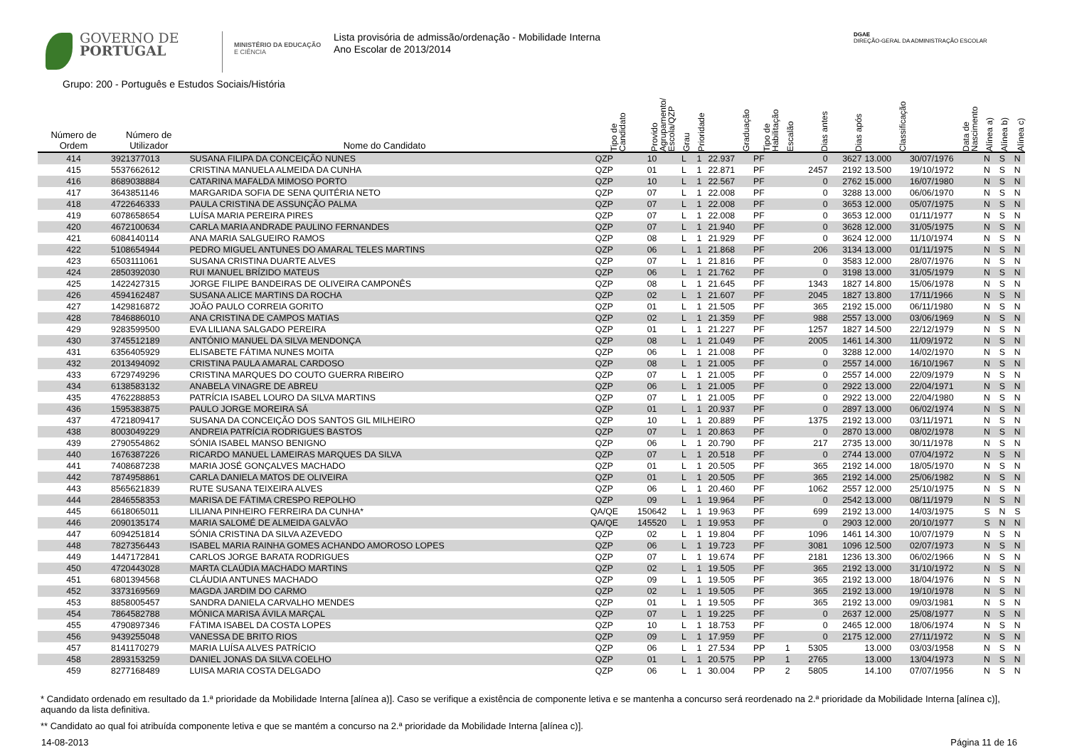GOVERNO DE
PORTUGAL
MINISTÉRIO DA EDUCAÇÃO
E CIÊNCIA
Lista provisória de admissão/ordenação - Mobilidade Interna
Ano Escolar de 2013/2014
DGAE
DIREÇÃO-GERAL DA ADMINISTRAÇÃO ESCOLAR
Grupo: 200 - Português e Estudos Sociais/História
| Número de Ordem | Número de Utilizador | Nome do Candidato | Tipo de Candidato | Provido Agrupamento/ Escola/QZP | Grau | Prioridade | Graduação | Tipo de Habilitação | Escalão | Dias antes | Dias após | Classificação | Data de Nascimento | Alínea a) | Alínea b) | Alínea c) |
| --- | --- | --- | --- | --- | --- | --- | --- | --- | --- | --- | --- | --- | --- | --- | --- | --- |
| 414 | 3921377013 | SUSANA FILIPA DA CONCEIÇÃO NUNES | QZP | 10 | L | 1 | 22.937 | PF | | 0 | 3627 | 13.000 | 30/07/1976 | N | S | N |
| 415 | 5537662612 | CRISTINA MANUELA ALMEIDA DA CUNHA | QZP | 01 | L | 1 | 22.871 | PF | | 2457 | 2192 | 13.500 | 19/10/1972 | N | S | N |
| 416 | 8689038884 | CATARINA MAFALDA MIMOSO PORTO | QZP | 10 | L | 1 | 22.567 | PF | | 0 | 2762 | 15.000 | 16/07/1980 | N | S | N |
| 417 | 3643851146 | MARGARIDA SOFIA DE SENA QUITÉRIA NETO | QZP | 07 | L | 1 | 22.008 | PF | | 0 | 3288 | 13.000 | 06/06/1970 | N | S | N |
| 418 | 4722646333 | PAULA CRISTINA DE ASSUNÇÃO PALMA | QZP | 07 | L | 1 | 22.008 | PF | | 0 | 3653 | 12.000 | 05/07/1975 | N | S | N |
| 419 | 6078658654 | LUÍSA MARIA PEREIRA PIRES | QZP | 07 | L | 1 | 22.008 | PF | | 0 | 3653 | 12.000 | 01/11/1977 | N | S | N |
| 420 | 4672100634 | CARLA MARIA ANDRADE PAULINO FERNANDES | QZP | 07 | L | 1 | 21.940 | PF | | 0 | 3628 | 12.000 | 31/05/1975 | N | S | N |
| 421 | 6084140114 | ANA MARIA SALGUEIRO RAMOS | QZP | 08 | L | 1 | 21.929 | PF | | 0 | 3624 | 12.000 | 11/10/1974 | N | S | N |
| 422 | 5108654944 | PEDRO MIGUEL ANTUNES DO AMARAL TELES MARTINS | QZP | 06 | L | 1 | 21.868 | PF | | 206 | 3134 | 13.000 | 01/11/1975 | N | S | N |
| 423 | 6503111061 | SUSANA CRISTINA DUARTE ALVES | QZP | 07 | L | 1 | 21.816 | PF | | 0 | 3583 | 12.000 | 28/07/1976 | N | S | N |
| 424 | 2850392030 | RUI MANUEL BRÍZIDO MATEUS | QZP | 06 | L | 1 | 21.762 | PF | | 0 | 3198 | 13.000 | 31/05/1979 | N | S | N |
| 425 | 1422427315 | JORGE FILIPE BANDEIRAS DE OLIVEIRA CAMPONÊS | QZP | 08 | L | 1 | 21.645 | PF | | 1343 | 1827 | 14.800 | 15/06/1978 | N | S | N |
| 426 | 4594162487 | SUSANA ALICE MARTINS DA ROCHA | QZP | 02 | L | 1 | 21.607 | PF | | 2045 | 1827 | 13.800 | 17/11/1966 | N | S | N |
| 427 | 1429816872 | JOÃO PAULO CORREIA GORITO | QZP | 01 | L | 1 | 21.505 | PF | | 365 | 2192 | 15.000 | 06/11/1980 | N | S | N |
| 428 | 7846886010 | ANA CRISTINA DE CAMPOS MATIAS | QZP | 02 | L | 1 | 21.359 | PF | | 988 | 2557 | 13.000 | 03/06/1969 | N | S | N |
| 429 | 9283599500 | EVA LILIANA SALGADO PEREIRA | QZP | 01 | L | 1 | 21.227 | PF | | 1257 | 1827 | 14.500 | 22/12/1979 | N | S | N |
| 430 | 3745512189 | ANTÓNIO MANUEL DA SILVA MENDONÇA | QZP | 08 | L | 1 | 21.049 | PF | | 2005 | 1461 | 14.300 | 11/09/1972 | N | S | N |
| 431 | 6356405929 | ELISABETE FÁTIMA NUNES MOITA | QZP | 06 | L | 1 | 21.008 | PF | | 0 | 3288 | 12.000 | 14/02/1970 | N | S | N |
| 432 | 2013494092 | CRISTINA PAULA AMARAL CARDOSO | QZP | 08 | L | 1 | 21.005 | PF | | 0 | 2557 | 14.000 | 16/10/1967 | N | S | N |
| 433 | 6729749296 | CRISTINA MARQUES DO COUTO GUERRA RIBEIRO | QZP | 07 | L | 1 | 21.005 | PF | | 0 | 2557 | 14.000 | 22/09/1979 | N | S | N |
| 434 | 6138583132 | ANABELA VINAGRE DE ABREU | QZP | 06 | L | 1 | 21.005 | PF | | 0 | 2922 | 13.000 | 22/04/1971 | N | S | N |
| 435 | 4762288853 | PATRÍCIA ISABEL LOURO DA SILVA MARTINS | QZP | 07 | L | 1 | 21.005 | PF | | 0 | 2922 | 13.000 | 22/04/1980 | N | S | N |
| 436 | 1595383875 | PAULO JORGE MOREIRA SÁ | QZP | 01 | L | 1 | 20.937 | PF | | 0 | 2897 | 13.000 | 06/02/1974 | N | S | N |
| 437 | 4721809417 | SUSANA DA CONCEIÇÃO DOS SANTOS GIL MILHEIRO | QZP | 10 | L | 1 | 20.889 | PF | | 1375 | 2192 | 13.000 | 03/11/1971 | N | S | N |
| 438 | 8003049229 | ANDREIA PATRÍCIA RODRIGUES BASTOS | QZP | 07 | L | 1 | 20.863 | PF | | 0 | 2870 | 13.000 | 08/02/1978 | N | S | N |
| 439 | 2790554862 | SÓNIA ISABEL MANSO BENIGNO | QZP | 06 | L | 1 | 20.790 | PF | | 217 | 2735 | 13.000 | 30/11/1978 | N | S | N |
| 440 | 1676387226 | RICARDO MANUEL LAMEIRAS MARQUES DA SILVA | QZP | 07 | L | 1 | 20.518 | PF | | 0 | 2744 | 13.000 | 07/04/1972 | N | S | N |
| 441 | 7408687238 | MARIA JOSÉ GONÇALVES MACHADO | QZP | 01 | L | 1 | 20.505 | PF | | 365 | 2192 | 14.000 | 18/05/1970 | N | S | N |
| 442 | 7874958861 | CARLA DANIELA MATOS DE OLIVEIRA | QZP | 01 | L | 1 | 20.505 | PF | | 365 | 2192 | 14.000 | 25/06/1982 | N | S | N |
| 443 | 8565621839 | RUTE SUSANA TEIXEIRA ALVES | QZP | 06 | L | 1 | 20.460 | PF | | 1062 | 2557 | 12.000 | 25/10/1975 | N | S | N |
| 444 | 2846558353 | MARISA DE FÁTIMA CRESPO REPOLHO | QZP | 09 | L | 1 | 19.964 | PF | | 0 | 2542 | 13.000 | 08/11/1979 | N | S | N |
| 445 | 6618065011 | LILIANA PINHEIRO FERREIRA DA CUNHA* | QA/QE | 150642 | L | 1 | 19.963 | PF | | 699 | 2192 | 13.000 | 14/03/1975 | S | N | S |
| 446 | 2090135174 | MARIA SALOMÉ DE ALMEIDA GALVÃO | QA/QE | 145520 | L | 1 | 19.953 | PF | | 0 | 2903 | 12.000 | 20/10/1977 | S | N | N |
| 447 | 6094251814 | SÓNIA CRISTINA DA SILVA AZEVEDO | QZP | 02 | L | 1 | 19.804 | PF | | 1096 | 1461 | 14.300 | 10/07/1979 | N | S | N |
| 448 | 7827356443 | ISABEL MARIA RAINHA GOMES ACHANDO AMOROSO LOPES | QZP | 06 | L | 1 | 19.723 | PF | | 3081 | 1096 | 12.500 | 02/07/1973 | N | S | N |
| 449 | 1447172841 | CARLOS JORGE BARATA RODRIGUES | QZP | 07 | L | 1 | 19.674 | PF | | 2181 | 1236 | 13.300 | 06/02/1966 | N | S | N |
| 450 | 4720443028 | MARTA CLAÚDIA MACHADO MARTINS | QZP | 02 | L | 1 | 19.505 | PF | | 365 | 2192 | 13.000 | 31/10/1972 | N | S | N |
| 451 | 6801394568 | CLÁUDIA ANTUNES MACHADO | QZP | 09 | L | 1 | 19.505 | PF | | 365 | 2192 | 13.000 | 18/04/1976 | N | S | N |
| 452 | 3373169569 | MAGDA JARDIM DO CARMO | QZP | 02 | L | 1 | 19.505 | PF | | 365 | 2192 | 13.000 | 19/10/1978 | N | S | N |
| 453 | 8858005457 | SANDRA DANIELA CARVALHO MENDES | QZP | 01 | L | 1 | 19.505 | PF | | 365 | 2192 | 13.000 | 09/03/1981 | N | S | N |
| 454 | 7864582788 | MÓNICA MARISA ÁVILA MARÇAL | QZP | 07 | L | 1 | 19.225 | PF | | 0 | 2637 | 12.000 | 25/08/1977 | N | S | N |
| 455 | 4790897346 | FÁTIMA ISABEL DA COSTA LOPES | QZP | 10 | L | 1 | 18.753 | PF | | 0 | 2465 | 12.000 | 18/06/1974 | N | S | N |
| 456 | 9439255048 | VANESSA DE BRITO RIOS | QZP | 09 | L | 1 | 17.959 | PF | | 0 | 2175 | 12.000 | 27/11/1972 | N | S | N |
| 457 | 8141170279 | MARIA LUÍSA ALVES PATRÍCIO | QZP | 06 | L | 1 | 27.534 | PP | 1 | 5305 | | 13.000 | 03/03/1958 | N | S | N |
| 458 | 2893153259 | DANIEL JONAS DA SILVA COELHO | QZP | 01 | L | 1 | 20.575 | PP | 1 | 2765 | | 13.000 | 13/04/1973 | N | S | N |
| 459 | 8277168489 | LUISA MARIA COSTA DELGADO | QZP | 06 | L | 1 | 30.004 | PP | 2 | 5805 | | 14.100 | 07/07/1956 | N | S | N |
* Candidato ordenado em resultado da 1.ª prioridade da Mobilidade Interna [alínea a)]. Caso se verifique a existência de componente letiva e se mantenha a concurso será reordenado na 2.ª prioridade da Mobilidade Interna [alínea c)], aquando da lista definitiva.
** Candidato ao qual foi atribuída componente letiva e que se mantém a concurso na 2.ª prioridade da Mobilidade Interna [alínea c)].
14-08-2013 Página 11 de 16